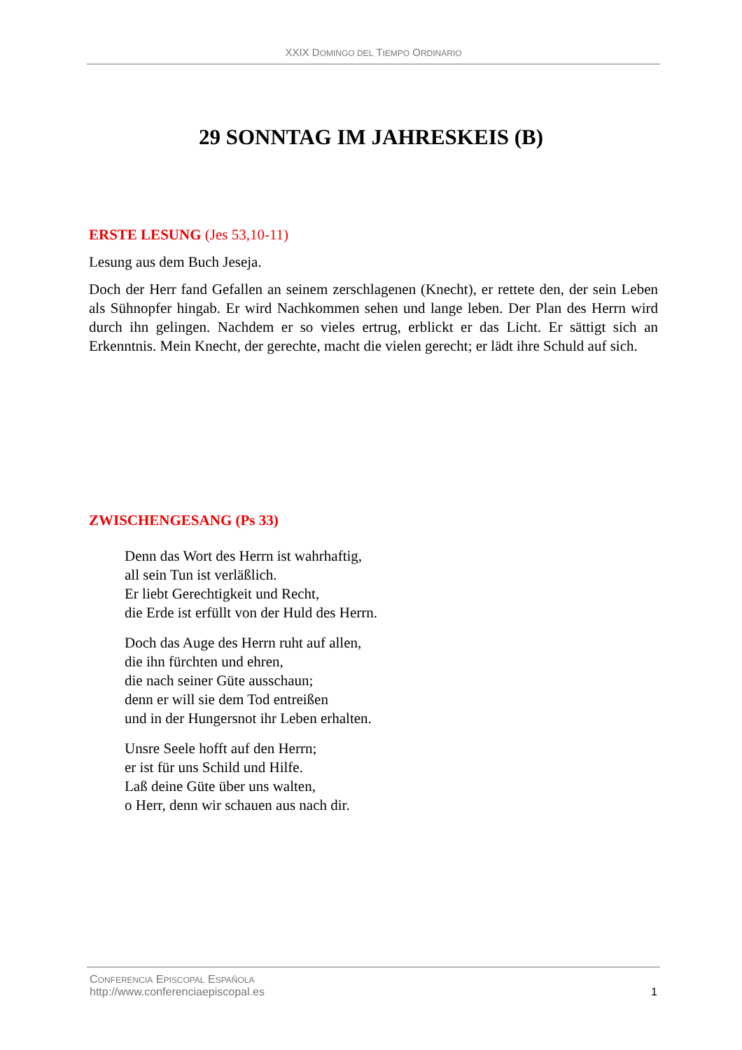XXIX DOMINGO DEL TIEMPO ORDINARIO
29 SONNTAG IM JAHRESKEIS (B)
ERSTE LESUNG (Jes 53,10-11)
Lesung aus dem Buch Jeseja.
Doch der Herr fand Gefallen an seinem zerschlagenen (Knecht), er rettete den, der sein Leben als Sühnopfer hingab. Er wird Nachkommen sehen und lange leben. Der Plan des Herrn wird durch ihn gelingen. Nachdem er so vieles ertrug, erblickt er das Licht. Er sättigt sich an Erkenntnis. Mein Knecht, der gerechte, macht die vielen gerecht; er lädt ihre Schuld auf sich.
ZWISCHENGESANG (Ps 33)
Denn das Wort des Herrn ist wahrhaftig,
all sein Tun ist verläßlich.
Er liebt Gerechtigkeit und Recht,
die Erde ist erfüllt von der Huld des Herrn.
Doch das Auge des Herrn ruht auf allen,
die ihn fürchten und ehren,
die nach seiner Güte ausschaun;
denn er will sie dem Tod entreißen
und in der Hungersnot ihr Leben erhalten.
Unsre Seele hofft auf den Herrn;
er ist für uns Schild und Hilfe.
Laß deine Güte über uns walten,
o Herr, denn wir schauen aus nach dir.
CONFERENCIA EPISCOPAL ESPAÑOLA
http://www.conferenciaepiscopal.es 1